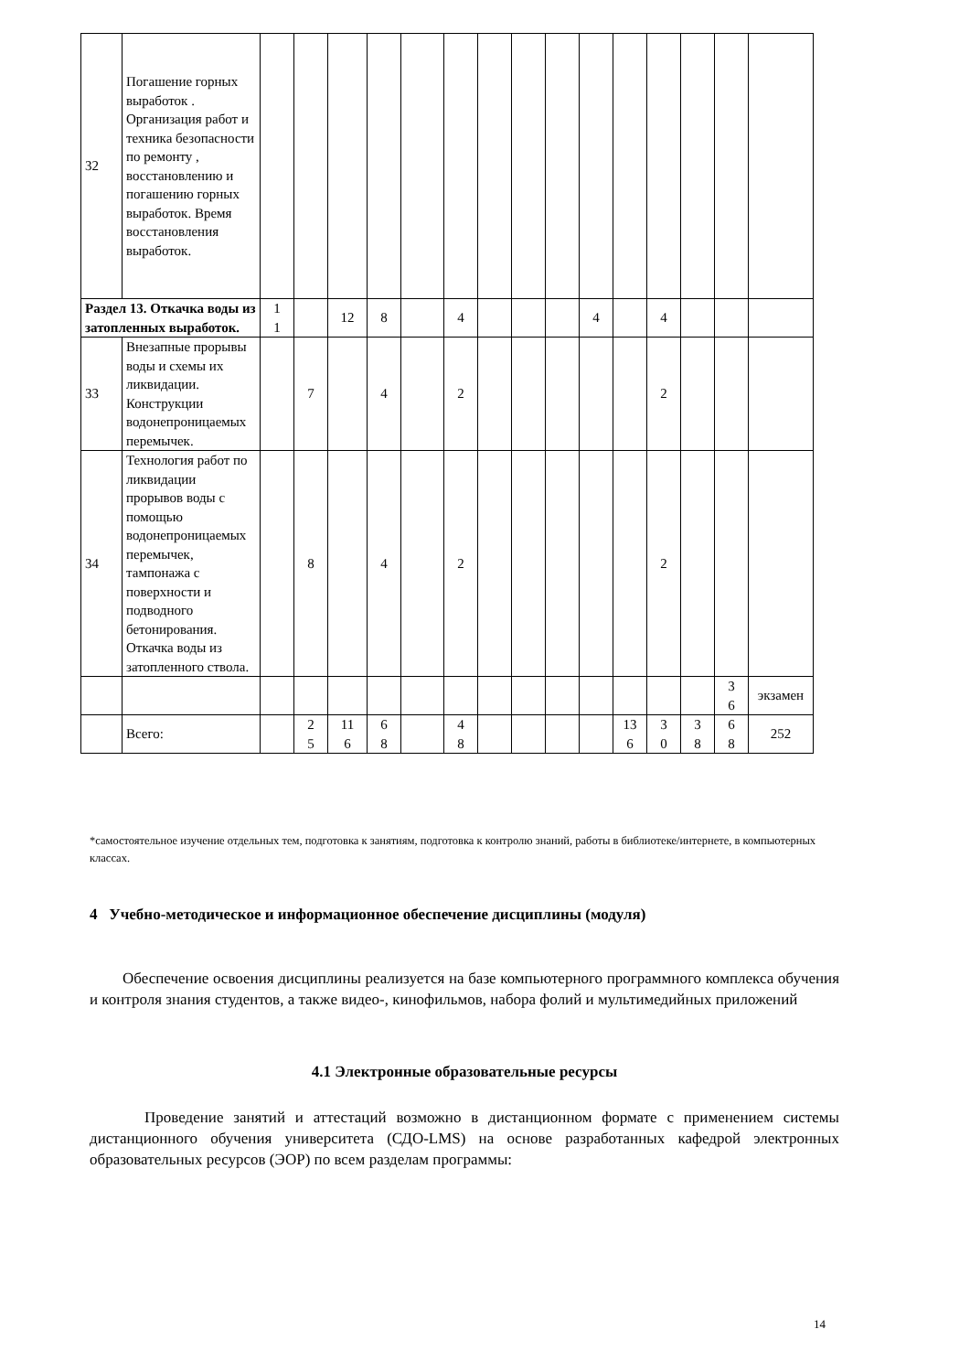| 32 | Погашение горных выработок . Организация работ и техника безопасности по ремонту , восстановлению и погашению горных выработок. Время восстановления выработок. | | | | | | | | | | | | | | | |
| Раздел 13. Откачка воды из затопленных выработок. | | 1 1 | | 12 | 8 | | 4 | | | | 4 | | 4 | | | |
| 33 | Внезапные прорывы воды и схемы их ликвидации. Конструкции водонепроницаемых перемычек. | | 7 | | 4 | | 2 | | | | | | 2 | | | |
| 34 | Технология работ по ликвидации прорывов воды с помощью водонепроницаемых перемычек, тампонажа с поверхности и подводного бетонирования. Откачка воды из затопленного ствола. | | 8 | | 4 | | 2 | | | | | | 2 | | | |
| | | | | | | | | | | | | | | | 3 6 | экзамен |
| | Всего: | | 2 5 | 11 6 | 6 8 | | 4 8 | | | | | 13 6 | 3 0 | 3 8 | 6 8 | 252 |
*самостоятельное изучение отдельных тем, подготовка к занятиям, подготовка к контролю знаний, работы в библиотеке/интернете, в компьютерных классах.
4 Учебно-методическое и информационное обеспечение дисциплины (модуля)
Обеспечение освоения дисциплины реализуется на базе компьютерного программного комплекса обучения и контроля знания студентов, а также видео-, кинофильмов, набора фолий и мультимедийных приложений
4.1 Электронные образовательные ресурсы
Проведение занятий и аттестаций возможно в дистанционном формате с применением системы дистанционного обучения университета (СДО-LMS) на основе разработанных кафедрой электронных образовательных ресурсов (ЭОР) по всем разделам программы:
14